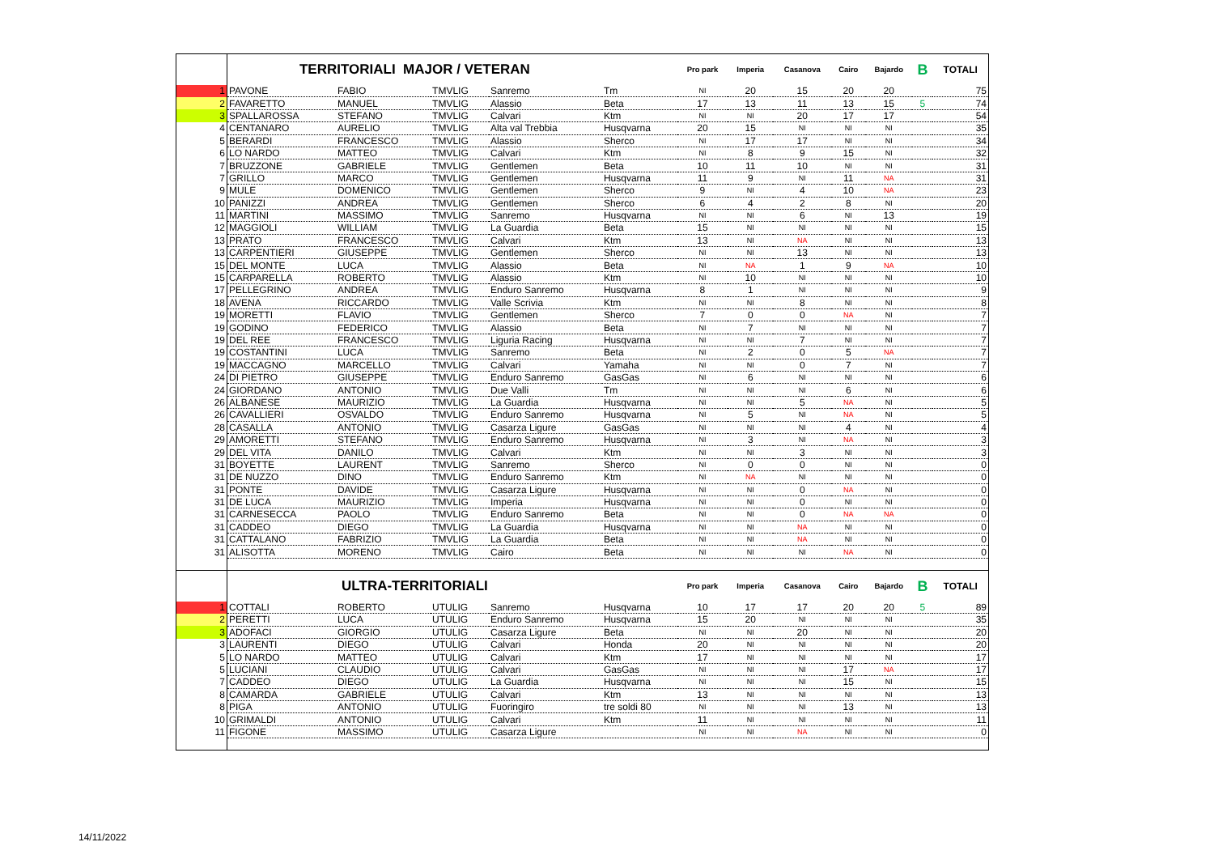| | TERRITORIALI MAJOR / VETERAN | | | | | Pro park | Imperia | Casanova | Cairo | Bajardo | B | TOTALI |
| 1 | PAVONE | FABIO | TMVLIG | Sanremo | Tm | NI | 20 | 15 | 20 | 20 | | 75 |
| 2 | FAVARETTO | MANUEL | TMVLIG | Alassio | Beta | 17 | 13 | 11 | 13 | 15 | 5 | 74 |
| 3 | SPALLAROSSA | STEFANO | TMVLIG | Calvari | Ktm | NI | NI | 20 | 17 | 17 | | 54 |
| 4 | CENTANARO | AURELIO | TMVLIG | Alta val Trebbia | Husqvarna | 20 | 15 | NI | NI | NI | | 35 |
| 5 | BERARDI | FRANCESCO | TMVLIG | Alassio | Sherco | NI | 17 | 17 | NI | NI | | 34 |
| 6 | LO NARDO | MATTEO | TMVLIG | Calvari | Ktm | NI | 8 | 9 | 15 | NI | | 32 |
| 7 | BRUZZONE | GABRIELE | TMVLIG | Gentlemen | Beta | 10 | 11 | 10 | NI | NI | | 31 |
| 7 | GRILLO | MARCO | TMVLIG | Gentlemen | Husqvarna | 11 | 9 | NI | 11 | NA | | 31 |
| 9 | MULE | DOMENICO | TMVLIG | Gentlemen | Sherco | 9 | NI | 4 | 10 | NA | | 23 |
| 10 | PANIZZI | ANDREA | TMVLIG | Gentlemen | Sherco | 6 | 4 | 2 | 8 | NI | | 20 |
| 11 | MARTINI | MASSIMO | TMVLIG | Sanremo | Husqvarna | NI | NI | 6 | NI | 13 | | 19 |
| 12 | MAGGIOLI | WILLIAM | TMVLIG | La Guardia | Beta | 15 | NI | NI | NI | NI | | 15 |
| 13 | PRATO | FRANCESCO | TMVLIG | Calvari | Ktm | 13 | NI | NA | NI | NI | | 13 |
| 13 | CARPENTIERI | GIUSEPPE | TMVLIG | Gentlemen | Sherco | NI | NI | 13 | NI | NI | | 13 |
| 15 | DEL MONTE | LUCA | TMVLIG | Alassio | Beta | NI | NA | 1 | 9 | NA | | 10 |
| 15 | CARPARELLA | ROBERTO | TMVLIG | Alassio | Ktm | NI | 10 | NI | NI | NI | | 10 |
| 17 | PELLEGRINO | ANDREA | TMVLIG | Enduro Sanremo | Husqvarna | 8 | 1 | NI | NI | NI | | 9 |
| 18 | AVENA | RICCARDO | TMVLIG | Valle Scrivia | Ktm | NI | NI | 8 | NI | NI | | 8 |
| 19 | MORETTI | FLAVIO | TMVLIG | Gentlemen | Sherco | 7 | 0 | 0 | NA | NI | | 7 |
| 19 | GODINO | FEDERICO | TMVLIG | Alassio | Beta | NI | 7 | NI | NI | NI | | 7 |
| 19 | DEL REE | FRANCESCO | TMVLIG | Liguria Racing | Husqvarna | NI | NI | 7 | NI | NI | | 7 |
| 19 | COSTANTINI | LUCA | TMVLIG | Sanremo | Beta | NI | 2 | 0 | 5 | NA | | 7 |
| 19 | MACCAGNO | MARCELLO | TMVLIG | Calvari | Yamaha | NI | NI | 0 | 7 | NI | | 7 |
| 24 | DI PIETRO | GIUSEPPE | TMVLIG | Enduro Sanremo | GasGas | NI | 6 | NI | NI | NI | | 6 |
| 24 | GIORDANO | ANTONIO | TMVLIG | Due Valli | Tm | NI | NI | NI | 6 | NI | | 6 |
| 26 | ALBANESE | MAURIZIO | TMVLIG | La Guardia | Husqvarna | NI | NI | 5 | NA | NI | | 5 |
| 26 | CAVALLIERI | OSVALDO | TMVLIG | Enduro Sanremo | Husqvarna | NI | 5 | NI | NA | NI | | 5 |
| 28 | CASALLA | ANTONIO | TMVLIG | Casarza Ligure | GasGas | NI | NI | NI | 4 | NI | | 4 |
| 29 | AMORETTI | STEFANO | TMVLIG | Enduro Sanremo | Husqvarna | NI | 3 | NI | NA | NI | | 3 |
| 29 | DEL VITA | DANILO | TMVLIG | Calvari | Ktm | NI | NI | 3 | NI | NI | | 3 |
| 31 | BOYETTE | LAURENT | TMVLIG | Sanremo | Sherco | NI | 0 | 0 | NI | NI | | 0 |
| 31 | DE NUZZO | DINO | TMVLIG | Enduro Sanremo | Ktm | NI | NA | NI | NI | NI | | 0 |
| 31 | PONTE | DAVIDE | TMVLIG | Casarza Ligure | Husqvarna | NI | NI | 0 | NA | NI | | 0 |
| 31 | DE LUCA | MAURIZIO | TMVLIG | Imperia | Husqvarna | NI | NI | 0 | NI | NI | | 0 |
| 31 | CARNESECCA | PAOLO | TMVLIG | Enduro Sanremo | Beta | NI | NI | 0 | NA | NA | | 0 |
| 31 | CADDEO | DIEGO | TMVLIG | La Guardia | Husqvarna | NI | NI | NA | NI | NI | | 0 |
| 31 | CATTALANO | FABRIZIO | TMVLIG | La Guardia | Beta | NI | NI | NA | NI | NI | | 0 |
| 31 | ALISOTTA | MORENO | TMVLIG | Cairo | Beta | NI | NI | NI | NA | NI | | 0 |
| | ULTRA-TERRITORIALI | | | | | Pro park | Imperia | Casanova | Cairo | Bajardo | B | TOTALI |
| 1 | COTTALI | ROBERTO | UTULIG | Sanremo | Husqvarna | 10 | 17 | 17 | 20 | 20 | 5 | 89 |
| 2 | PERETTI | LUCA | UTULIG | Enduro Sanremo | Husqvarna | 15 | 20 | NI | NI | NI | | 35 |
| 3 | ADOFACI | GIORGIO | UTULIG | Casarza Ligure | Beta | NI | NI | 20 | NI | NI | | 20 |
| 3 | LAURENTI | DIEGO | UTULIG | Calvari | Honda | 20 | NI | NI | NI | NI | | 20 |
| 5 | LO NARDO | MATTEO | UTULIG | Calvari | Ktm | 17 | NI | NI | NI | NI | | 17 |
| 5 | LUCIANI | CLAUDIO | UTULIG | Calvari | GasGas | NI | NI | NI | 17 | NA | | 17 |
| 7 | CADDEO | DIEGO | UTULIG | La Guardia | Husqvarna | NI | NI | NI | 15 | NI | | 15 |
| 8 | CAMARDA | GABRIELE | UTULIG | Calvari | Ktm | 13 | NI | NI | NI | NI | | 13 |
| 8 | PIGA | ANTONIO | UTULIG | Fuoringiro | tre soldi 80 | NI | NI | NI | 13 | NI | | 13 |
| 10 | GRIMALDI | ANTONIO | UTULIG | Calvari | Ktm | 11 | NI | NI | NI | NI | | 11 |
| 11 | FIGONE | MASSIMO | UTULIG | Casarza Ligure | | NI | NI | NA | NI | NI | | 0 |
14/11/2022